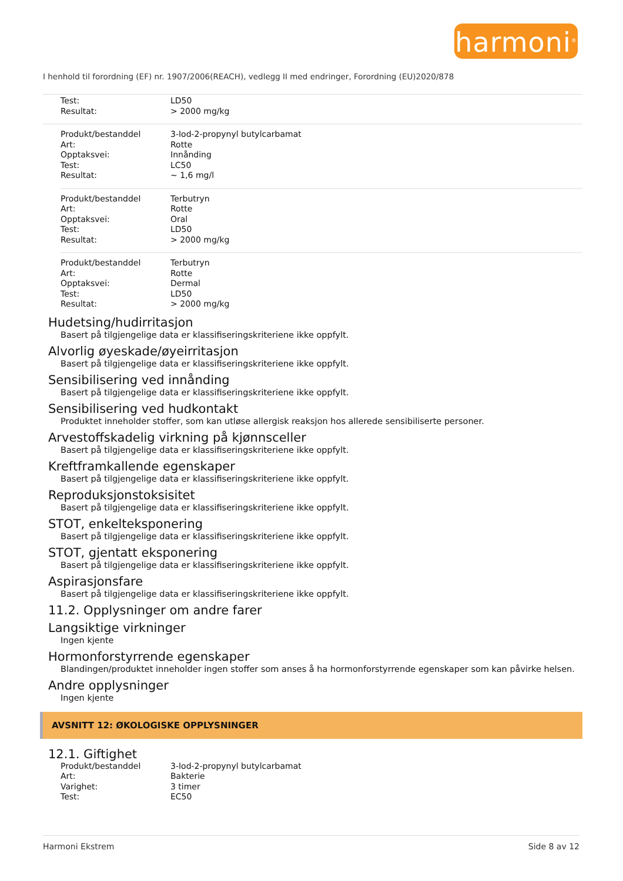harmoni<sup>®</sup>
I henhold til forordning (EF) nr. 1907/2006(REACH), vedlegg II med endringer, Forordning (EU)2020/878
| Test: | LD50 |
| Resultat: | > 2000 mg/kg |
| Produkt/bestanddel | 3-Iod-2-propynyl butylcarbamat |
| Art: | Rotte |
| Opptaksvei: | Innånding |
| Test: | LC50 |
| Resultat: | ~ 1,6 mg/l |
| Produkt/bestanddel | Terbutryn |
| Art: | Rotte |
| Opptaksvei: | Oral |
| Test: | LD50 |
| Resultat: | > 2000 mg/kg |
| Produkt/bestanddel | Terbutryn |
| Art: | Rotte |
| Opptaksvei: | Dermal |
| Test: | LD50 |
| Resultat: | > 2000 mg/kg |
Hudetsing/hudirritasjon
Basert på tilgjengelige data er klassifiseringskriteriene ikke oppfylt.
Alvorlig øyeskade/øyeirritasjon
Basert på tilgjengelige data er klassifiseringskriteriene ikke oppfylt.
Sensibilisering ved innånding
Basert på tilgjengelige data er klassifiseringskriteriene ikke oppfylt.
Sensibilisering ved hudkontakt
Produktet inneholder stoffer, som kan utløse allergisk reaksjon hos allerede sensibiliserte personer.
Arvestoffskadelig virkning på kjønnsceller
Basert på tilgjengelige data er klassifiseringskriteriene ikke oppfylt.
Kreftframkallende egenskaper
Basert på tilgjengelige data er klassifiseringskriteriene ikke oppfylt.
Reproduksjonstoksisitet
Basert på tilgjengelige data er klassifiseringskriteriene ikke oppfylt.
STOT, enkelteksponering
Basert på tilgjengelige data er klassifiseringskriteriene ikke oppfylt.
STOT, gjentatt eksponering
Basert på tilgjengelige data er klassifiseringskriteriene ikke oppfylt.
Aspirasjonsfare
Basert på tilgjengelige data er klassifiseringskriteriene ikke oppfylt.
11.2. Opplysninger om andre farer
Langsiktige virkninger
Ingen kjente
Hormonforstyrrende egenskaper
Blandingen/produktet inneholder ingen stoffer som anses å ha hormonforstyrrende egenskaper som kan påvirke helsen.
Andre opplysninger
Ingen kjente
AVSNITT 12: ØKOLOGISKE OPPLYSNINGER
12.1. Giftighet
| Produkt/bestanddel | 3-Iod-2-propynyl butylcarbamat |
| Art: | Bakterie |
| Varighet: | 3 timer |
| Test: | EC50 |
Harmoni Ekstrem Side 8 av 12